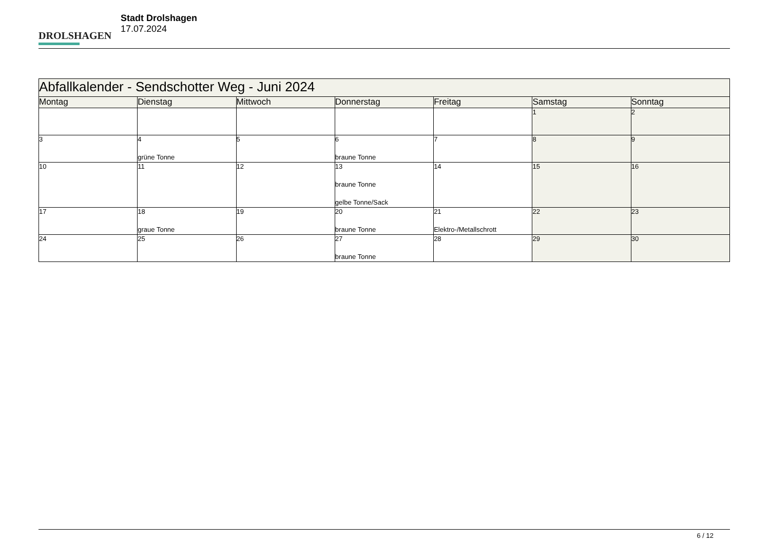DROLSHAGEN
Stadt Drolshagen
17.07.2024
| Abfallkalender - Sendschotter Weg - Juni 2024 | | | | | | |
| Montag | Dienstag | Mittwoch | Donnerstag | Freitag | Samstag | Sonntag |
| | | | | | 1 | 2 |
| 3 | 4 grüne Tonne | 5 | 6 braune Tonne | 7 | 8 | 9 |
| 10 | 11 | 12 | 13 braune Tonne gelbe Tonne/Sack | 14 | 15 | 16 |
| 17 | 18 graue Tonne | 19 | 20 braune Tonne | 21 Elektro-/Metallschrott | 22 | 23 |
| 24 | 25 | 26 | 27 braune Tonne | 28 | 29 | 30 |
6 / 12